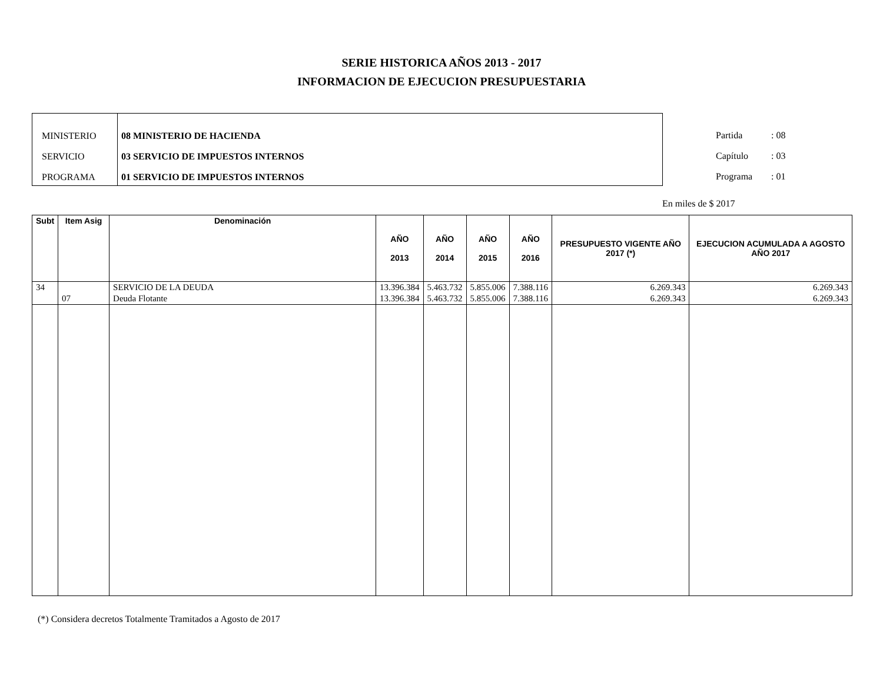SERIE HISTORICA AÑOS 2013 - 2017
INFORMACION DE EJECUCION PRESUPUESTARIA
MINISTERIO
SERVICIO
PROGRAMA
08 MINISTERIO DE HACIENDA
03 SERVICIO DE IMPUESTOS INTERNOS
01 SERVICIO DE IMPUESTOS INTERNOS
Partida : 08
Capítulo : 03
Programa : 01
En miles de $ 2017
| Subt | Item Asig | Denominación | AÑO 2013 | AÑO 2014 | AÑO 2015 | AÑO 2016 | PRESUPUESTO VIGENTE AÑO 2017 (*) | EJECUCION ACUMULADA A AGOSTO AÑO 2017 |
| --- | --- | --- | --- | --- | --- | --- | --- | --- |
| 34 | | SERVICIO DE LA DEUDA | 13.396.384 | 5.463.732 | 5.855.006 | 7.388.116 | 6.269.343 | 6.269.343 |
| | 07 | Deuda Flotante | 13.396.384 | 5.463.732 | 5.855.006 | 7.388.116 | 6.269.343 | 6.269.343 |
(*) Considera decretos Totalmente Tramitados a Agosto de 2017